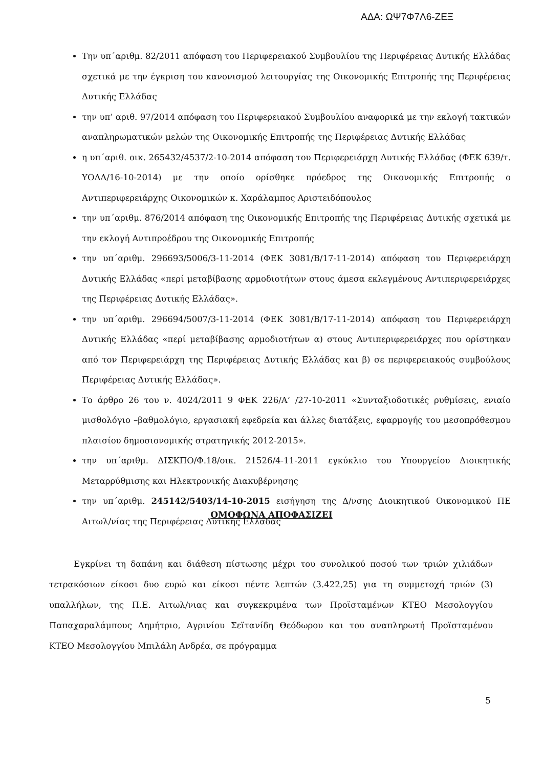ΑΔΑ: ΩΨ7Φ7Λ6-ΖΕΞ
Την υπ΄αριθμ. 82/2011 απόφαση του Περιφερειακού Συμβουλίου της Περιφέρειας Δυτικής Ελλάδας σχετικά με την έγκριση του κανονισμού λειτουργίας της Οικονομικής Επιτροπής της Περιφέρειας Δυτικής Ελλάδας
την υπ’ αριθ. 97/2014 απόφαση του Περιφερειακού Συμβουλίου αναφορικά με την εκλογή τακτικών αναπληρωματικών μελών της Οικονομικής Επιτροπής της Περιφέρειας Δυτικής Ελλάδας
η υπ΄αριθ. οικ. 265432/4537/2-10-2014 απόφαση του Περιφερειάρχη Δυτικής Ελλάδας (ΦΕΚ 639/τ. ΥΟΔΔ/16-10-2014) με την οποίο ορίσθηκε πρόεδρος της Οικονομικής Επιτροπής ο Αντιπεριφερειάρχης Οικονομικών κ. Χαράλαμπος Αριστειδόπουλος
την υπ΄αριθμ. 876/2014 απόφαση της Οικονομικής Επιτροπής της Περιφέρειας Δυτικής σχετικά με την εκλογή Αντιπροέδρου της Οικονομικής Επιτροπής
την υπ΄αριθμ. 296693/5006/3-11-2014 (ΦΕΚ 3081/Β/17-11-2014) απόφαση του Περιφερειάρχη Δυτικής Ελλάδας «περί μεταβίβασης αρμοδιοτήτων στους άμεσα εκλεγμένους Αντιπεριφερειάρχες της Περιφέρειας Δυτικής Ελλάδας».
την υπ΄αριθμ. 296694/5007/3-11-2014 (ΦΕΚ 3081/Β/17-11-2014) απόφαση του Περιφερειάρχη Δυτικής Ελλάδας «περί μεταβίβασης αρμοδιοτήτων α) στους Αντιπεριφερειάρχες που ορίστηκαν από τον Περιφερειάρχη της Περιφέρειας Δυτικής Ελλάδας και β) σε περιφερειακούς συμβούλους Περιφέρειας Δυτικής Ελλάδας».
Το άρθρο 26 του ν. 4024/2011 9 ΦΕΚ 226/Α’ /27-10-2011 «Συνταξιοδοτικές ρυθμίσεις, ενιαίο μισθολόγιο –βαθμολόγιο, εργασιακή εφεδρεία και άλλες διατάξεις, εφαρμογής του μεσοπρόθεσμου πλαισίου δημοσιονομικής στρατηγικής 2012-2015».
την υπ΄αριθμ. ΔΙΣΚΠΟ/Φ.18/οικ. 21526/4-11-2011 εγκύκλιο του Υπουργείου Διοικητικής Μεταρρύθμισης και Ηλεκτρονικής Διακυβέρνησης
την υπ΄αριθμ. 245142/5403/14-10-2015 εισήγηση της Δ/νσης Διοικητικού Οικονομικού ΠΕ Αιτωλ/νίας της Περιφέρειας Δυτικής Ελλάδας
ΟΜΟΦΩΝΑ ΑΠΟΦΑΣΙΖΕΙ
Εγκρίνει τη δαπάνη και διάθεση πίστωσης μέχρι του συνολικού ποσού των τριών χιλιάδων τετρακόσιων είκοσι δυο ευρώ και είκοσι πέντε λεπτών (3.422,25) για τη συμμετοχή τριών (3) υπαλλήλων, της Π.Ε. Αιτωλ/νιας και συγκεκριμένα των Προϊσταμένων ΚΤΕΟ Μεσολογγίου Παπαχαραλάμπους Δημήτριο, Αγρινίου Σεϊτανίδη Θεόδωρου και του αναπληρωτή Προϊσταμένου ΚΤΕΟ Μεσολογγίου Μπιλάλη Ανδρέα, σε πρόγραμμα
5